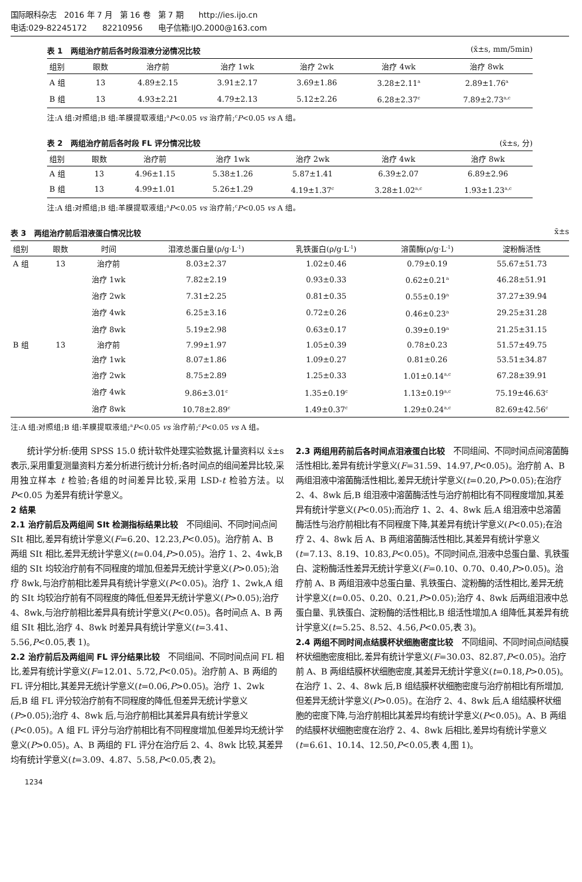国际眼科杂志　2016 年 7 月　第 16 卷　第 7 期　　http://ies.ijo.cn
电话:029-82245172　　82210956　　电子信箱:IJO.2000@163.com
表 1　两组治疗前后各时段泪液分泌情况比较 (x̄±s, mm/5min)
| 组别 | 眼数 | 治疗前 | 治疗 1wk | 治疗 2wk | 治疗 4wk | 治疗 8wk |
| --- | --- | --- | --- | --- | --- | --- |
| A 组 | 13 | 4.89±2.15 | 3.91±2.17 | 3.69±1.86 | 3.28±2.11<sup>a</sup> | 2.89±1.76<sup>a</sup> |
| B 组 | 13 | 4.93±2.21 | 4.79±2.13 | 5.12±2.26 | 6.28±2.37<sup>c</sup> | 7.89±2.73<sup>a,c</sup> |
注:A 组:对照组;B 组:羊膜提取液组;<sup>a</sup>P<0.05 vs 治疗前;<sup>c</sup>P<0.05 vs A 组。
表 2　两组治疗前后各时段 FL 评分情况比较 (x̄±s, 分)
| 组别 | 眼数 | 治疗前 | 治疗 1wk | 治疗 2wk | 治疗 4wk | 治疗 8wk |
| --- | --- | --- | --- | --- | --- | --- |
| A 组 | 13 | 4.96±1.15 | 5.38±1.26 | 5.87±1.41 | 6.39±2.07 | 6.89±2.96 |
| B 组 | 13 | 4.99±1.01 | 5.26±1.29 | 4.19±1.37<sup>c</sup> | 3.28±1.02<sup>a,c</sup> | 1.93±1.23<sup>a,c</sup> |
注:A 组:对照组;B 组:羊膜提取液组;<sup>a</sup>P<0.05 vs 治疗前;<sup>c</sup>P<0.05 vs A 组。
表 3　两组治疗前后泪液蛋白情况比较 x̄±s
| 组别 | 眼数 | 时间 | 泪液总蛋白量(ρ/g·L<sup>-1</sup>) | 乳铁蛋白(ρ/g·L<sup>-1</sup>) | 溶菌酶(ρ/g·L<sup>-1</sup>) | 淀粉酶活性 |
| --- | --- | --- | --- | --- | --- | --- |
| A 组 | 13 | 治疗前 | 8.03±2.37 | 1.02±0.46 | 0.79±0.19 | 55.67±51.73 |
| | | 治疗 1wk | 7.82±2.19 | 0.93±0.33 | 0.62±0.21<sup>a</sup> | 46.28±51.91 |
| | | 治疗 2wk | 7.31±2.25 | 0.81±0.35 | 0.55±0.19<sup>a</sup> | 37.27±39.94 |
| | | 治疗 4wk | 6.25±3.16 | 0.72±0.26 | 0.46±0.23<sup>a</sup> | 29.25±31.28 |
| | | 治疗 8wk | 5.19±2.98 | 0.63±0.17 | 0.39±0.19<sup>a</sup> | 21.25±31.15 |
| B 组 | 13 | 治疗前 | 7.99±1.97 | 1.05±0.39 | 0.78±0.23 | 51.57±49.75 |
| | | 治疗 1wk | 8.07±1.86 | 1.09±0.27 | 0.81±0.26 | 53.51±34.87 |
| | | 治疗 2wk | 8.75±2.89 | 1.25±0.33 | 1.01±0.14<sup>a,c</sup> | 67.28±39.91 |
| | | 治疗 4wk | 9.86±3.01<sup>c</sup> | 1.35±0.19<sup>c</sup> | 1.13±0.19<sup>a,c</sup> | 75.19±46.63<sup>c</sup> |
| | | 治疗 8wk | 10.78±2.89<sup>c</sup> | 1.49±0.37<sup>c</sup> | 1.29±0.24<sup>a,c</sup> | 82.69±42.56<sup>c</sup> |
注:A 组:对照组;B 组:羊膜提取液组;<sup>a</sup>P<0.05 vs 治疗前;<sup>c</sup>P<0.05 vs A 组。
　　统计学分析:使用 SPSS 15.0 统计软件处理实验数据,计量资料以 x̄±s 表示,采用重复测量资料方差分析进行统计分析;各时间点的组间差异比较,采用独立样本 t 检验;各组的时间差异比较,采用 LSD-t 检验方法。以 P<0.05 为差异有统计学意义。
2 结果
2.1 治疗前后及两组间 SⅠt 检测指标结果比较
　不同组间、不同时间点间 SⅠt 相比,差异有统计学意义(F=6.20、12.23,P<0.05)。治疗前 A、B 两组 SⅠt 相比,差异无统计学意义(t=0.04,P>0.05)。治疗 1、2、4wk,B 组的 SⅠt 均较治疗前有不同程度的增加,但差异无统计学意义(P>0.05);治疗 8wk,与治疗前相比差异具有统计学意义(P<0.05)。治疗 1、2wk,A 组的 SⅠt 均较治疗前有不同程度的降低,但差异无统计学意义(P>0.05);治疗 4、8wk,与治疗前相比差异具有统计学意义(P<0.05)。各时间点 A、B 两组 SⅠt 相比,治疗 4、8wk 时差异具有统计学意义(t=3.41、5.56,P<0.05,表 1)。
2.2 治疗前后及两组间 FL 评分结果比较
　不同组间、不同时间点间 FL 相比,差异有统计学意义(F=12.01、5.72,P<0.05)。治疗前 A、B 两组的 FL 评分相比,其差异无统计学意义(t=0.06,P>0.05)。治疗 1、2wk 后,B 组 FL 评分较治疗前有不同程度的降低,但差异无统计学意义(P>0.05);治疗 4、8wk 后,与治疗前相比其差异具有统计学意义(P<0.05)。A 组 FL 评分与治疗前相比有不同程度增加,但差异均无统计学意义(P>0.05)。A、B 两组的 FL 评分在治疗后 2、4、8wk 比较,其差异均有统计学意义(t=3.09、4.87、5.58,P<0.05,表 2)。
2.3 两组用药前后各时间点泪液蛋白比较
　不同组间、不同时间点间溶菌酶活性相比,差异有统计学意义(F=31.59、14.97,P<0.05)。治疗前 A、B 两组泪液中溶菌酶活性相比,差异无统计学意义(t=0.20,P>0.05);在治疗 2、4、8wk 后,B 组泪液中溶菌酶活性与治疗前相比有不同程度增加,其差异有统计学意义(P<0.05);而治疗 1、2、4、8wk 后,A 组泪液中总溶菌酶活性与治疗前相比有不同程度下降,其差异有统计学意义(P<0.05);在治疗 2、4、8wk 后 A、B 两组溶菌酶活性相比,其差异有统计学意义(t=7.13、8.19、10.83,P<0.05)。不同时间点,泪液中总蛋白量、乳铁蛋白、淀粉酶活性差异无统计学意义(F=0.10、0.70、0.40,P>0.05)。治疗前 A、B 两组泪液中总蛋白量、乳铁蛋白、淀粉酶的活性相比,差异无统计学意义(t=0.05、0.20、0.21,P>0.05);治疗 4、8wk 后两组泪液中总蛋白量、乳铁蛋白、淀粉酶的活性相比,B 组活性增加,A 组降低,其差异有统计学意义(t=5.25、8.52、4.56,P<0.05,表 3)。
2.4 两组不同时间点结膜杯状细胞密度比较
　不同组间、不同时间点间结膜杯状细胞密度相比,差异有统计学意义(F=30.03、82.87,P<0.05)。治疗前 A、B 两组结膜杯状细胞密度,其差异无统计学意义(t=0.18,P>0.05)。在治疗 1、2、4、8wk 后,B 组结膜杯状细胞密度与治疗前相比有所增加,但差异无统计学意义(P>0.05)。在治疗 2、4、8wk 后,A 组结膜杯状细胞的密度下降,与治疗前相比其差异均有统计学意义(P<0.05)。A、B 两组的结膜杯状细胞密度在治疗 2、4、8wk 后相比,差异均有统计学意义(t=6.61、10.14、12.50,P<0.05,表 4,图 1)。
1234